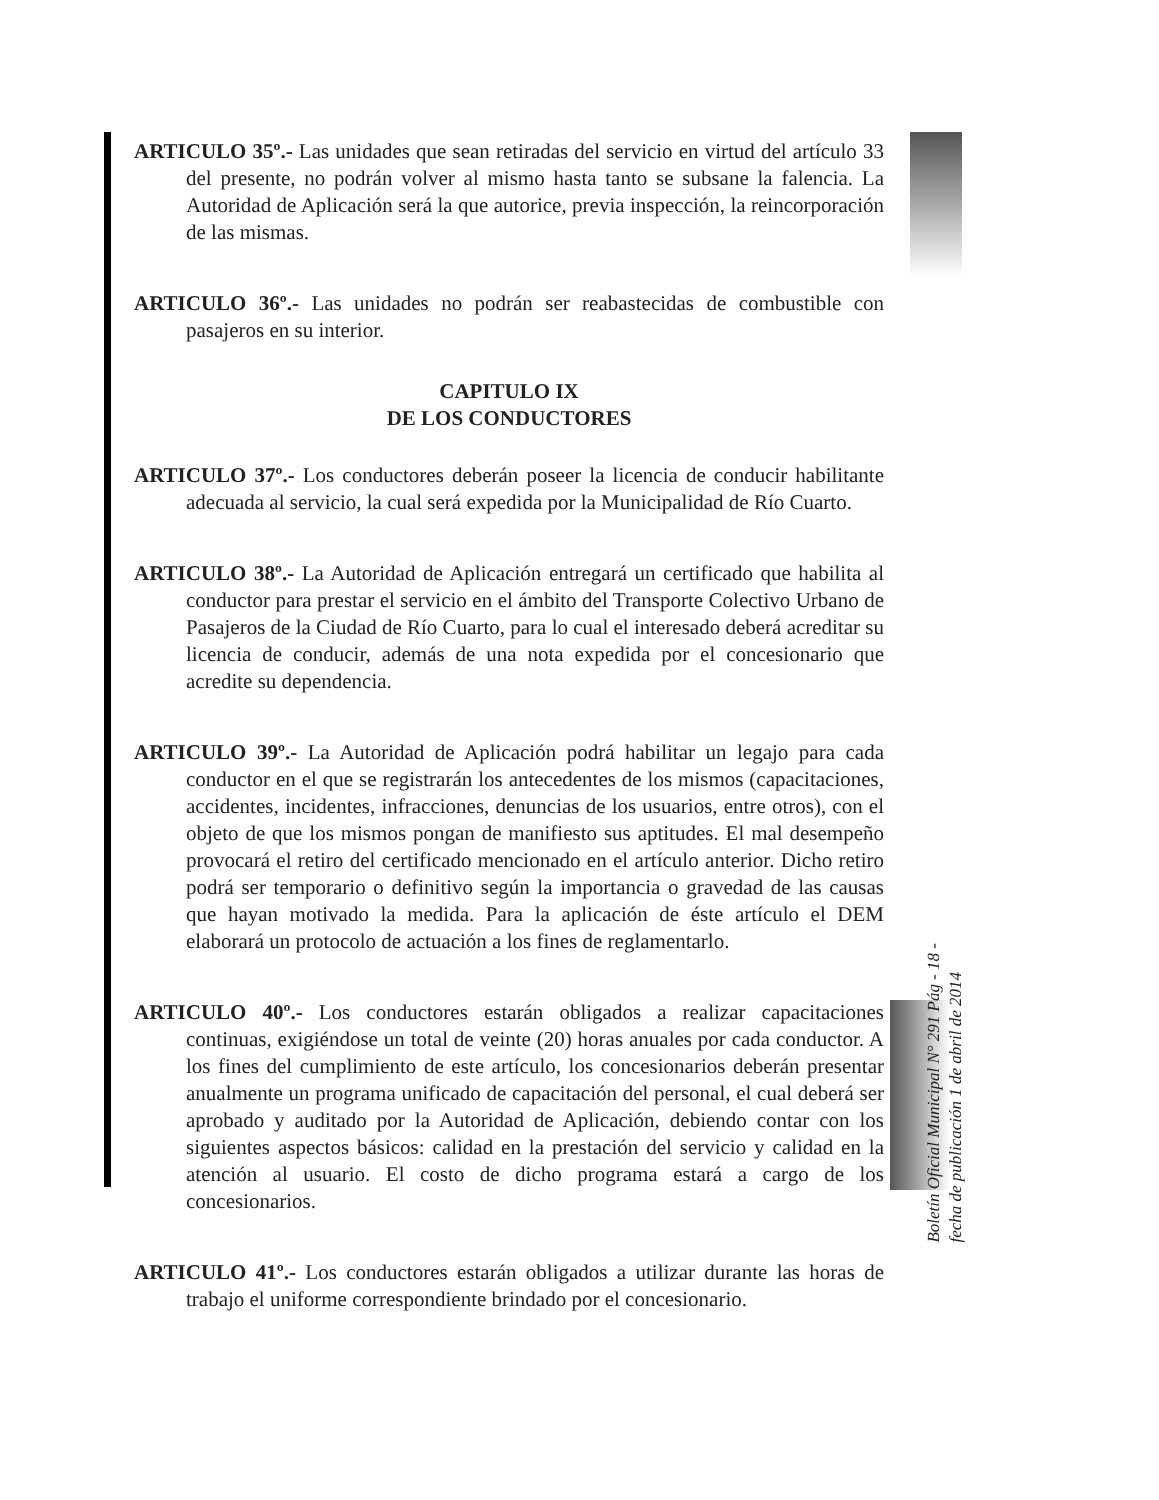ARTICULO 35º.- Las unidades que sean retiradas del servicio en virtud del artículo 33 del presente, no podrán volver al mismo hasta tanto se subsane la falencia. La Autoridad de Aplicación será la que autorice, previa inspección, la reincorporación de las mismas.
ARTICULO 36º.- Las unidades no podrán ser reabastecidas de combustible con pasajeros en su interior.
CAPITULO IX
DE LOS CONDUCTORES
ARTICULO 37º.- Los conductores deberán poseer la licencia de conducir habilitante adecuada al servicio, la cual será expedida por la Municipalidad de Río Cuarto.
ARTICULO 38º.- La Autoridad de Aplicación entregará un certificado que habilita al conductor para prestar el servicio en el ámbito del Transporte Colectivo Urbano de Pasajeros de la Ciudad de Río Cuarto, para lo cual el interesado deberá acreditar su licencia de conducir, además de una nota expedida por el concesionario que acredite su dependencia.
ARTICULO 39º.- La Autoridad de Aplicación podrá habilitar un legajo para cada conductor en el que se registrarán los antecedentes de los mismos (capacitaciones, accidentes, incidentes, infracciones, denuncias de los usuarios, entre otros), con el objeto de que los mismos pongan de manifiesto sus aptitudes. El mal desempeño provocará el retiro del certificado mencionado en el artículo anterior. Dicho retiro podrá ser temporario o definitivo según la importancia o gravedad de las causas que hayan motivado la medida. Para la aplicación de éste artículo el DEM elaborará un protocolo de actuación a los fines de reglamentarlo.
ARTICULO 40º.- Los conductores estarán obligados a realizar capacitaciones continuas, exigiéndose un total de veinte (20) horas anuales por cada conductor. A los fines del cumplimiento de este artículo, los concesionarios deberán presentar anualmente un programa unificado de capacitación del personal, el cual deberá ser aprobado y auditado por la Autoridad de Aplicación, debiendo contar con los siguientes aspectos básicos: calidad en la prestación del servicio y calidad en la atención al usuario. El costo de dicho programa estará a cargo de los concesionarios.
ARTICULO 41º.- Los conductores estarán obligados a utilizar durante las horas de trabajo el uniforme correspondiente brindado por el concesionario.
Boletín Oficial Municipal N° 291 Pág - 18 -
fecha de publicación 1 de abril de 2014